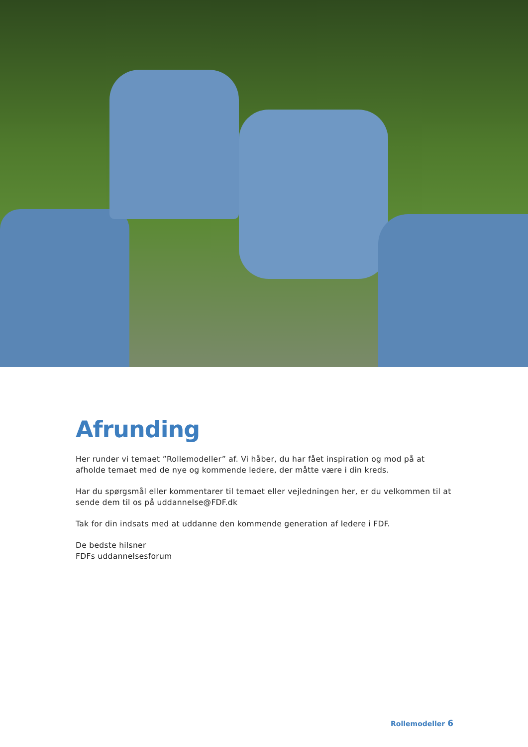Afrunding
Her runder vi temaet ”Rollemodeller” af. Vi håber, du har fået inspiration og mod på at afholde temaet med de nye og kommende ledere, der måtte være i din kreds.
Har du spørgsmål eller kommentarer til temaet eller vejledningen her, er du velkommen til at sende dem til os på uddannelse@FDF.dk
Tak for din indsats med at uddanne den kommende generation af ledere i FDF.
De bedste hilsner
FDFs uddannelsesforum
Rollemodeller 6